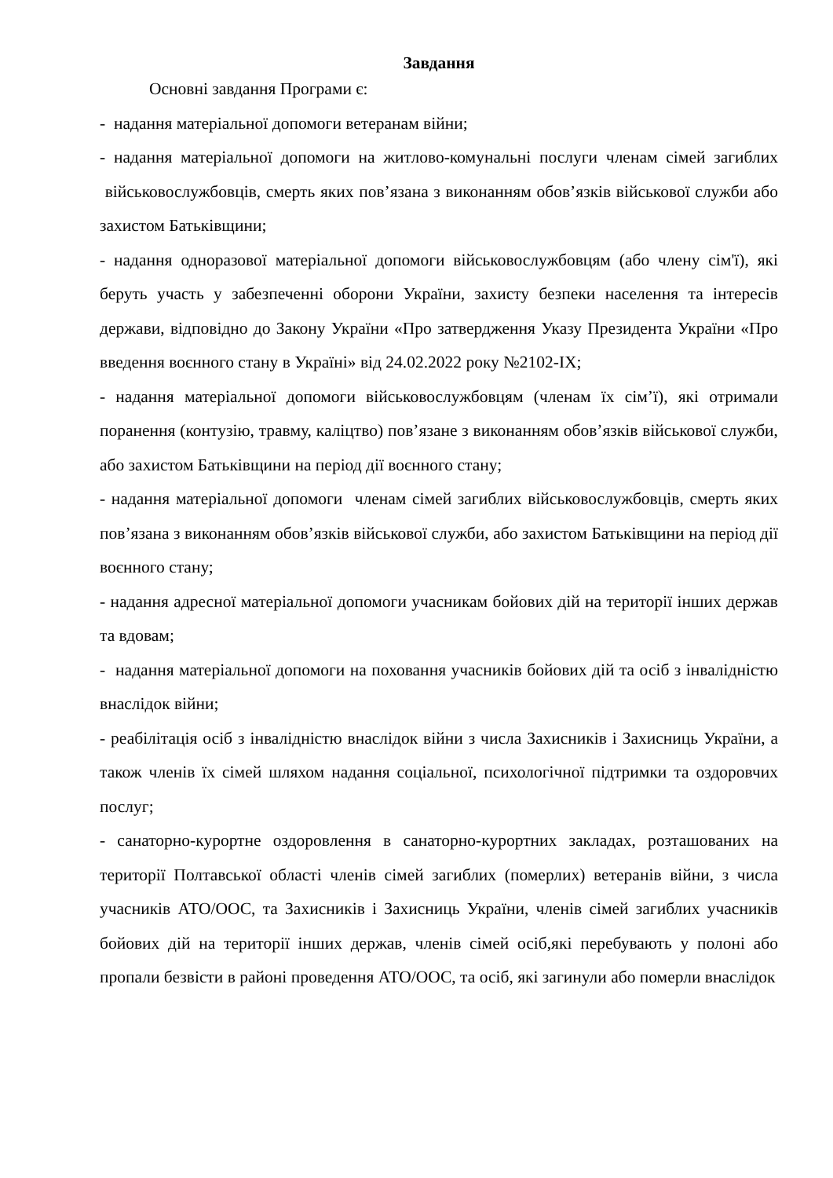Завдання
Основні завдання Програми є:
- надання матеріальної допомоги ветеранам війни;
- надання матеріальної допомоги на житлово-комунальні послуги членам сімей загиблих військовослужбовців, смерть яких пов’язана з виконанням обов’язків військової служби або захистом Батьківщини;
- надання одноразової матеріальної допомоги військовослужбовцям (або члену сім'ї), які беруть участь у забезпеченні оборони України, захисту безпеки населення та інтересів держави, відповідно до Закону України «Про затвердження Указу Президента України «Про введення воєнного стану в Україні» від 24.02.2022 року №2102-IX;
- надання матеріальної допомоги військовослужбовцям (членам їх сім’ї), які отримали поранення (контузію, травму, каліцтво) пов’язане з виконанням обов’язків військової служби, або захистом Батьківщини на період дії воєнного стану;
- надання матеріальної допомоги членам сімей загиблих військовослужбовців, смерть яких пов’язана з виконанням обов’язків військової служби, або захистом Батьківщини на період дії воєнного стану;
- надання адресної матеріальної допомоги учасникам бойових дій на території інших держав та вдовам;
- надання матеріальної допомоги на поховання учасників бойових дій та осіб з інвалідністю внаслідок війни;
- реабілітація осіб з інвалідністю внаслідок війни з числа Захисників і Захисниць України, а також членів їх сімей шляхом надання соціальної, психологічної підтримки та оздоровчих послуг;
- санаторно-курортне оздоровлення в санаторно-курортних закладах, розташованих на території Полтавської області членів сімей загиблих (померлих) ветеранів війни, з числа учасників АТО/ООС, та Захисників і Захисниць України, членів сімей загиблих учасників бойових дій на території інших держав, членів сімей осіб,які перебувають у полоні або пропали безвісти в районі проведення АТО/ООС, та осіб, які загинули або померли внаслідок